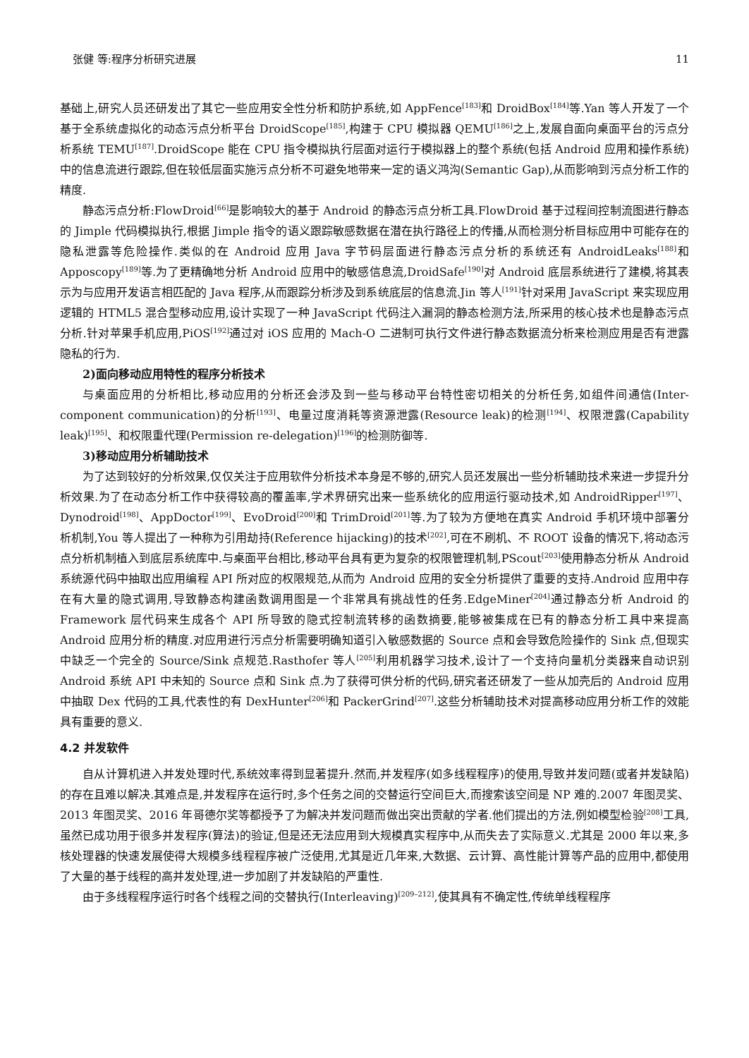张健 等:程序分析研究进展 11
基础上,研究人员还研发出了其它一些应用安全性分析和防护系统,如 AppFence<sup>[183]</sup>和 DroidBox<sup>[184]</sup>等.Yan 等人开发了一个基于全系统虚拟化的动态污点分析平台 DroidScope<sup>[185]</sup>,构建于 CPU 模拟器 QEMU<sup>[186]</sup>之上,发展自面向桌面平台的污点分析系统 TEMU<sup>[187]</sup>.DroidScope 能在 CPU 指令模拟执行层面对运行于模拟器上的整个系统(包括 Android 应用和操作系统)中的信息流进行跟踪,但在较低层面实施污点分析不可避免地带来一定的语义鸿沟(Semantic Gap),从而影响到污点分析工作的精度.
静态污点分析:FlowDroid<sup>[66]</sup>是影响较大的基于 Android 的静态污点分析工具.FlowDroid 基于过程间控制流图进行静态的 Jimple 代码模拟执行,根据 Jimple 指令的语义跟踪敏感数据在潜在执行路径上的传播,从而检测分析目标应用中可能存在的隐私泄露等危险操作.类似的在 Android 应用 Java 字节码层面进行静态污点分析的系统还有 AndroidLeaks<sup>[188]</sup>和 Apposcopy<sup>[189]</sup>等.为了更精确地分析 Android 应用中的敏感信息流,DroidSafe<sup>[190]</sup>对 Android 底层系统进行了建模,将其表示为与应用开发语言相匹配的 Java 程序,从而跟踪分析涉及到系统底层的信息流.Jin 等人<sup>[191]</sup>针对采用 JavaScript 来实现应用逻辑的 HTML5 混合型移动应用,设计实现了一种 JavaScript 代码注入漏洞的静态检测方法,所采用的核心技术也是静态污点分析.针对苹果手机应用,PiOS<sup>[192]</sup>通过对 iOS 应用的 Mach-O 二进制可执行文件进行静态数据流分析来检测应用是否有泄露隐私的行为.
2)面向移动应用特性的程序分析技术
与桌面应用的分析相比,移动应用的分析还会涉及到一些与移动平台特性密切相关的分析任务,如组件间通信(Inter-component communication)的分析<sup>[193]</sup>、电量过度消耗等资源泄露(Resource leak)的检测<sup>[194]</sup>、权限泄露(Capability leak)<sup>[195]</sup>、和权限重代理(Permission re-delegation)<sup>[196]</sup>的检测防御等.
3)移动应用分析辅助技术
为了达到较好的分析效果,仅仅关注于应用软件分析技术本身是不够的,研究人员还发展出一些分析辅助技术来进一步提升分析效果.为了在动态分析工作中获得较高的覆盖率,学术界研究出来一些系统化的应用运行驱动技术,如 AndroidRipper<sup>[197]</sup>、Dynodroid<sup>[198]</sup>、AppDoctor<sup>[199]</sup>、EvoDroid<sup>[200]</sup>和 TrimDroid<sup>[201]</sup>等.为了较为方便地在真实 Android 手机环境中部署分析机制,You 等人提出了一种称为引用劫持(Reference hijacking)的技术<sup>[202]</sup>,可在不刷机、不 ROOT 设备的情况下,将动态污点分析机制植入到底层系统库中.与桌面平台相比,移动平台具有更为复杂的权限管理机制,PScout<sup>[203]</sup>使用静态分析从 Android 系统源代码中抽取出应用编程 API 所对应的权限规范,从而为 Android 应用的安全分析提供了重要的支持.Android 应用中存在有大量的隐式调用,导致静态构建函数调用图是一个非常具有挑战性的任务.EdgeMiner<sup>[204]</sup>通过静态分析 Android 的 Framework 层代码来生成各个 API 所导致的隐式控制流转移的函数摘要,能够被集成在已有的静态分析工具中来提高 Android 应用分析的精度.对应用进行污点分析需要明确知道引入敏感数据的 Source 点和会导致危险操作的 Sink 点,但现实中缺乏一个完全的 Source/Sink 点规范.Rasthofer 等人<sup>[205]</sup>利用机器学习技术,设计了一个支持向量机分类器来自动识别 Android 系统 API 中未知的 Source 点和 Sink 点.为了获得可供分析的代码,研究者还研发了一些从加壳后的 Android 应用中抽取 Dex 代码的工具,代表性的有 DexHunter<sup>[206]</sup>和 PackerGrind<sup>[207]</sup>.这些分析辅助技术对提高移动应用分析工作的效能具有重要的意义.
4.2 并发软件
自从计算机进入并发处理时代,系统效率得到显著提升.然而,并发程序(如多线程程序)的使用,导致并发问题(或者并发缺陷)的存在且难以解决.其难点是,并发程序在运行时,多个任务之间的交替运行空间巨大,而搜索该空间是 NP 难的.2007 年图灵奖、2013 年图灵奖、2016 年哥德尔奖等都授予了为解决并发问题而做出突出贡献的学者.他们提出的方法,例如模型检验<sup>[208]</sup>工具,虽然已成功用于很多并发程序(算法)的验证,但是还无法应用到大规模真实程序中,从而失去了实际意义.尤其是 2000 年以来,多核处理器的快速发展使得大规模多线程程序被广泛使用,尤其是近几年来,大数据、云计算、高性能计算等产品的应用中,都使用了大量的基于线程的高并发处理,进一步加剧了并发缺陷的严重性.
由于多线程程序运行时各个线程之间的交替执行(Interleaving)<sup>[209–212]</sup>,使其具有不确定性,传统单线程程序